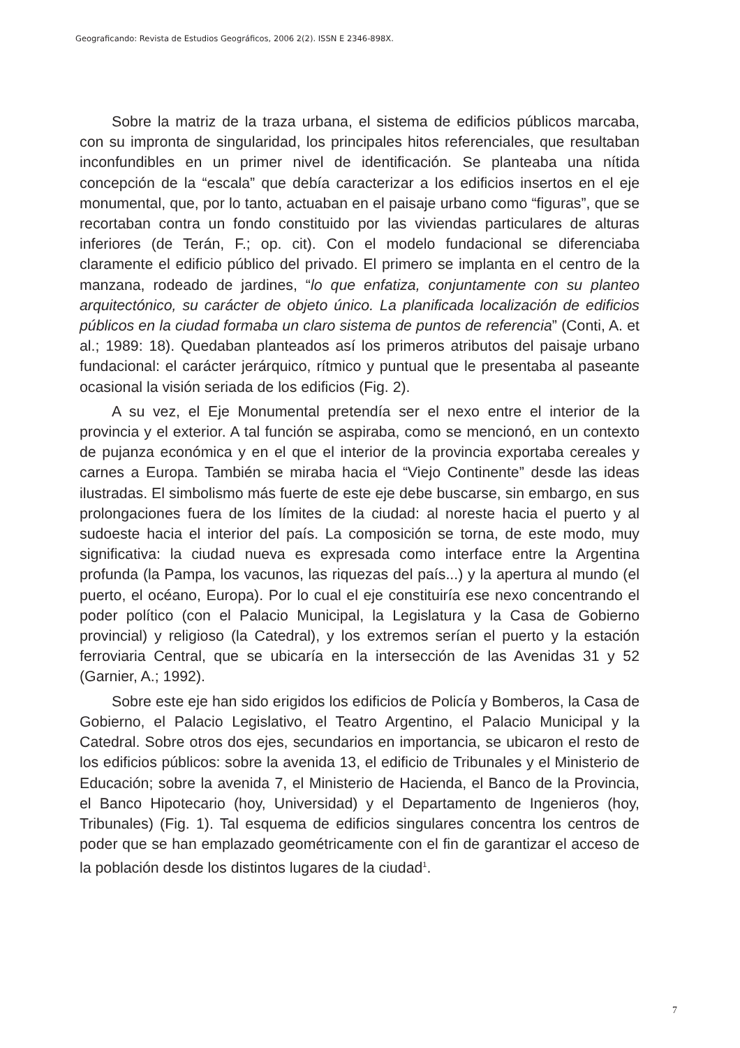Geograficando: Revista de Estudios Geográficos, 2006 2(2). ISSN E 2346-898X.
Sobre la matriz de la traza urbana, el sistema de edificios públicos marcaba, con su impronta de singularidad, los principales hitos referenciales, que resultaban inconfundibles en un primer nivel de identificación. Se planteaba una nítida concepción de la “escala” que debía caracterizar a los edificios insertos en el eje monumental, que, por lo tanto, actuaban en el paisaje urbano como “figuras”, que se recortaban contra un fondo constituido por las viviendas particulares de alturas inferiores (de Terán, F.; op. cit). Con el modelo fundacional se diferenciaba claramente el edificio público del privado. El primero se implanta en el centro de la manzana, rodeado de jardines, “lo que enfatiza, conjuntamente con su planteo arquitectónico, su carácter de objeto único. La planificada localización de edificios públicos en la ciudad formaba un claro sistema de puntos de referencia” (Conti, A. et al.; 1989: 18). Quedaban planteados así los primeros atributos del paisaje urbano fundacional: el carácter jerárquico, rítmico y puntual que le presentaba al paseante ocasional la visión seriada de los edificios (Fig. 2).
A su vez, el Eje Monumental pretendía ser el nexo entre el interior de la provincia y el exterior. A tal función se aspiraba, como se mencionó, en un contexto de pujanza económica y en el que el interior de la provincia exportaba cereales y carnes a Europa. También se miraba hacia el “Viejo Continente” desde las ideas ilustradas. El simbolismo más fuerte de este eje debe buscarse, sin embargo, en sus prolongaciones fuera de los límites de la ciudad: al noreste hacia el puerto y al sudoeste hacia el interior del país. La composición se torna, de este modo, muy significativa: la ciudad nueva es expresada como interface entre la Argentina profunda (la Pampa, los vacunos, las riquezas del país...) y la apertura al mundo (el puerto, el océano, Europa). Por lo cual el eje constituiría ese nexo concentrando el poder político (con el Palacio Municipal, la Legislatura y la Casa de Gobierno provincial) y religioso (la Catedral), y los extremos serían el puerto y la estación ferroviaria Central, que se ubicaría en la intersección de las Avenidas 31 y 52 (Garnier, A.; 1992).
Sobre este eje han sido erigidos los edificios de Policía y Bomberos, la Casa de Gobierno, el Palacio Legislativo, el Teatro Argentino, el Palacio Municipal y la Catedral. Sobre otros dos ejes, secundarios en importancia, se ubicaron el resto de los edificios públicos: sobre la avenida 13, el edificio de Tribunales y el Ministerio de Educación; sobre la avenida 7, el Ministerio de Hacienda, el Banco de la Provincia, el Banco Hipotecario (hoy, Universidad) y el Departamento de Ingenieros (hoy, Tribunales) (Fig. 1). Tal esquema de edificios singulares concentra los centros de poder que se han emplazado geométricamente con el fin de garantizar el acceso de la población desde los distintos lugares de la ciudad<sup>1</sup>.
7